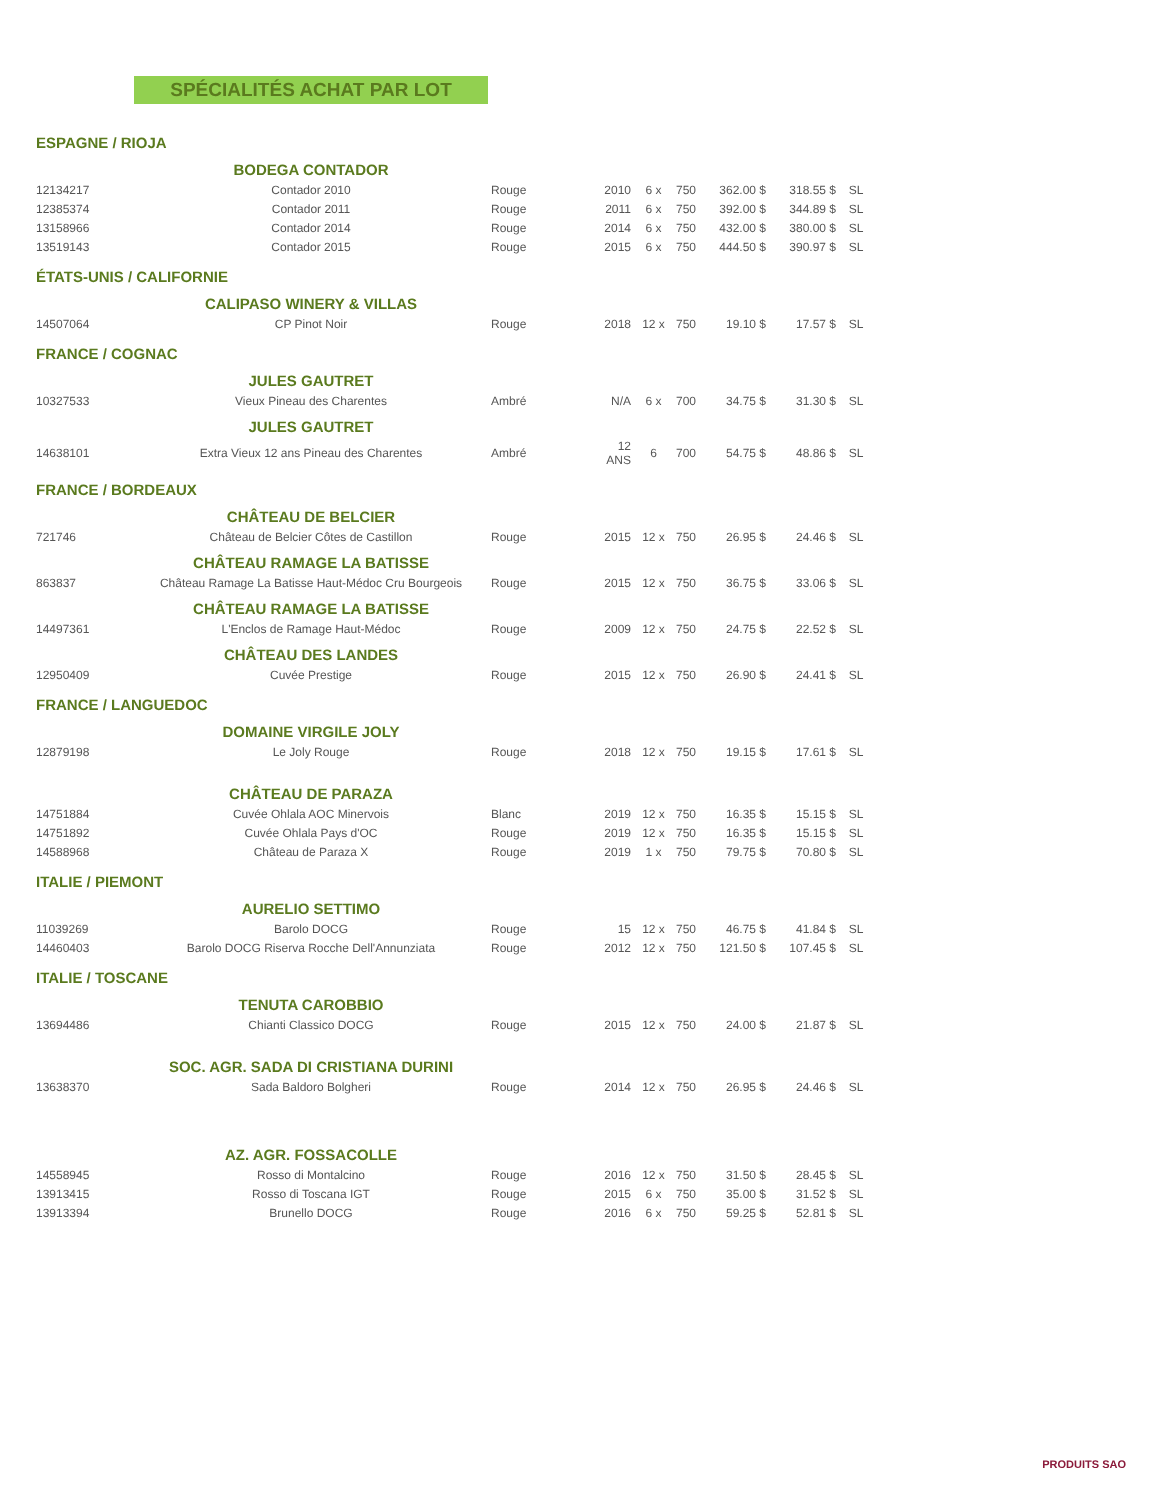SPÉCIALITÉS ACHAT PAR LOT
| ESPAGNE / RIOJA | | | | | | | | |
| | BODEGA CONTADOR | | | | | | | |
| 12134217 | Contador 2010 | Rouge | 2010 | 6 x | 750 | 362.00 $ | 318.55 $ | SL |
| 12385374 | Contador 2011 | Rouge | 2011 | 6 x | 750 | 392.00 $ | 344.89 $ | SL |
| 13158966 | Contador 2014 | Rouge | 2014 | 6 x | 750 | 432.00 $ | 380.00 $ | SL |
| 13519143 | Contador 2015 | Rouge | 2015 | 6 x | 750 | 444.50 $ | 390.97 $ | SL |
| ÉTATS-UNIS / CALIFORNIE | | | | | | | | |
| | CALIPASO WINERY & VILLAS | | | | | | | |
| 14507064 | CP Pinot Noir | Rouge | 2018 | 12 x | 750 | 19.10 $ | 17.57 $ | SL |
| FRANCE / COGNAC | | | | | | | | |
| | JULES GAUTRET | | | | | | | |
| 10327533 | Vieux Pineau des Charentes | Ambré | N/A | 6 x | 700 | 34.75 $ | 31.30 $ | SL |
| | JULES GAUTRET | | | | | | | |
| 14638101 | Extra Vieux 12 ans Pineau des Charentes | Ambré | 12 ANS | 6 | 700 | 54.75 $ | 48.86 $ | SL |
| FRANCE / BORDEAUX | | | | | | | | |
| | CHÂTEAU DE BELCIER | | | | | | | |
| 721746 | Château de Belcier Côtes de Castillon | Rouge | 2015 | 12 x | 750 | 26.95 $ | 24.46 $ | SL |
| | CHÂTEAU RAMAGE LA BATISSE | | | | | | | |
| 863837 | Château Ramage La Batisse Haut-Médoc Cru Bourgeois | Rouge | 2015 | 12 x | 750 | 36.75 $ | 33.06 $ | SL |
| | CHÂTEAU RAMAGE LA BATISSE | | | | | | | |
| 14497361 | L'Enclos de Ramage Haut-Médoc | Rouge | 2009 | 12 x | 750 | 24.75 $ | 22.52 $ | SL |
| | CHÂTEAU DES LANDES | | | | | | | |
| 12950409 | Cuvée Prestige | Rouge | 2015 | 12 x | 750 | 26.90 $ | 24.41 $ | SL |
| FRANCE / LANGUEDOC | | | | | | | | |
| | DOMAINE VIRGILE JOLY | | | | | | | |
| 12879198 | Le Joly Rouge | Rouge | 2018 | 12 x | 750 | 19.15 $ | 17.61 $ | SL |
| | CHÂTEAU DE PARAZA | | | | | | | |
| 14751884 | Cuvée Ohlala AOC Minervois | Blanc | 2019 | 12 x | 750 | 16.35 $ | 15.15 $ | SL |
| 14751892 | Cuvée Ohlala Pays d'OC | Rouge | 2019 | 12 x | 750 | 16.35 $ | 15.15 $ | SL |
| 14588968 | Château de Paraza X | Rouge | 2019 | 1 x | 750 | 79.75 $ | 70.80 $ | SL |
| ITALIE / PIEMONT | | | | | | | | |
| | AURELIO SETTIMO | | | | | | | |
| 11039269 | Barolo DOCG | Rouge | 15 | 12 x | 750 | 46.75 $ | 41.84 $ | SL |
| 14460403 | Barolo DOCG Riserva Rocche Dell'Annunziata | Rouge | 2012 | 12 x | 750 | 121.50 $ | 107.45 $ | SL |
| ITALIE / TOSCANE | | | | | | | | |
| | TENUTA CAROBBIO | | | | | | | |
| 13694486 | Chianti Classico DOCG | Rouge | 2015 | 12 x | 750 | 24.00 $ | 21.87 $ | SL |
| | SOC. AGR. SADA DI CRISTIANA DURINI | | | | | | | |
| 13638370 | Sada Baldoro Bolgheri | Rouge | 2014 | 12 x | 750 | 26.95 $ | 24.46 $ | SL |
| | AZ. AGR. FOSSACOLLE | | | | | | | |
| 14558945 | Rosso di Montalcino | Rouge | 2016 | 12 x | 750 | 31.50 $ | 28.45 $ | SL |
| 13913415 | Rosso di Toscana IGT | Rouge | 2015 | 6 x | 750 | 35.00 $ | 31.52 $ | SL |
| 13913394 | Brunello DOCG | Rouge | 2016 | 6 x | 750 | 59.25 $ | 52.81 $ | SL |
PRODUITS SAO